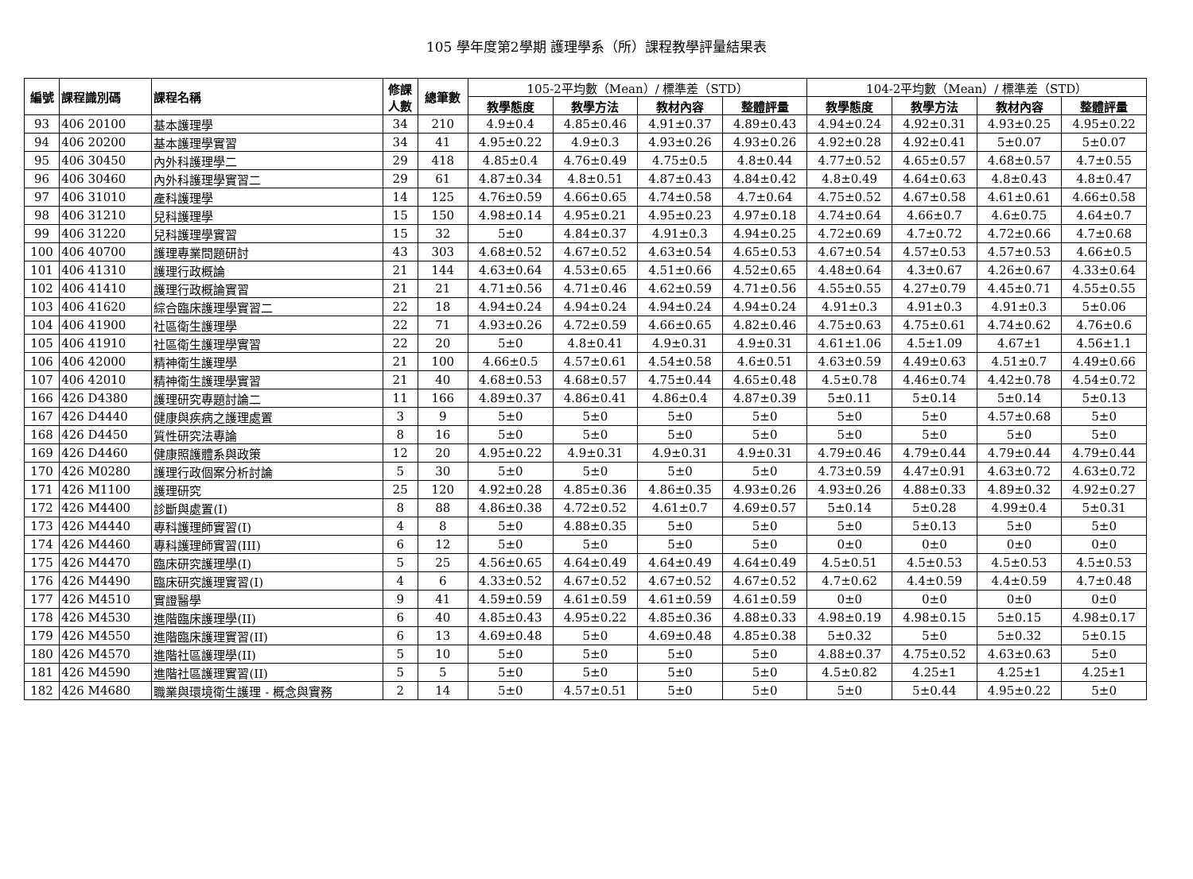105 學年度第2學期 護理學系（所）課程教學評量結果表
| 編號 | 課程識別碼 | 課程名稱 | 修課 人數 | 總筆數 | 105-2平均數（Mean）/ 標準差（STD） | | | | 104-2平均數（Mean）/ 標準差（STD） | | | |
| --- | --- | --- | --- | --- | --- | --- | --- | --- | --- | --- | --- | --- |
| | | | | | 教學態度 | 教學方法 | 教材內容 | 整體評量 | 教學態度 | 教學方法 | 教材內容 | 整體評量 |
| 93 | 406 20100 | 基本護理學 | 34 | 210 | 4.9±0.4 | 4.85±0.46 | 4.91±0.37 | 4.89±0.43 | 4.94±0.24 | 4.92±0.31 | 4.93±0.25 | 4.95±0.22 |
| 94 | 406 20200 | 基本護理學實習 | 34 | 41 | 4.95±0.22 | 4.9±0.3 | 4.93±0.26 | 4.93±0.26 | 4.92±0.28 | 4.92±0.41 | 5±0.07 | 5±0.07 |
| 95 | 406 30450 | 內外科護理學二 | 29 | 418 | 4.85±0.4 | 4.76±0.49 | 4.75±0.5 | 4.8±0.44 | 4.77±0.52 | 4.65±0.57 | 4.68±0.57 | 4.7±0.55 |
| 96 | 406 30460 | 內外科護理學實習二 | 29 | 61 | 4.87±0.34 | 4.8±0.51 | 4.87±0.43 | 4.84±0.42 | 4.8±0.49 | 4.64±0.63 | 4.8±0.43 | 4.8±0.47 |
| 97 | 406 31010 | 產科護理學 | 14 | 125 | 4.76±0.59 | 4.66±0.65 | 4.74±0.58 | 4.7±0.64 | 4.75±0.52 | 4.67±0.58 | 4.61±0.61 | 4.66±0.58 |
| 98 | 406 31210 | 兒科護理學 | 15 | 150 | 4.98±0.14 | 4.95±0.21 | 4.95±0.23 | 4.97±0.18 | 4.74±0.64 | 4.66±0.7 | 4.6±0.75 | 4.64±0.7 |
| 99 | 406 31220 | 兒科護理學實習 | 15 | 32 | 5±0 | 4.84±0.37 | 4.91±0.3 | 4.94±0.25 | 4.72±0.69 | 4.7±0.72 | 4.72±0.66 | 4.7±0.68 |
| 100 | 406 40700 | 護理專業問題研討 | 43 | 303 | 4.68±0.52 | 4.67±0.52 | 4.63±0.54 | 4.65±0.53 | 4.67±0.54 | 4.57±0.53 | 4.57±0.53 | 4.66±0.5 |
| 101 | 406 41310 | 護理行政概論 | 21 | 144 | 4.63±0.64 | 4.53±0.65 | 4.51±0.66 | 4.52±0.65 | 4.48±0.64 | 4.3±0.67 | 4.26±0.67 | 4.33±0.64 |
| 102 | 406 41410 | 護理行政概論實習 | 21 | 21 | 4.71±0.56 | 4.71±0.46 | 4.62±0.59 | 4.71±0.56 | 4.55±0.55 | 4.27±0.79 | 4.45±0.71 | 4.55±0.55 |
| 103 | 406 41620 | 綜合臨床護理學實習二 | 22 | 18 | 4.94±0.24 | 4.94±0.24 | 4.94±0.24 | 4.94±0.24 | 4.91±0.3 | 4.91±0.3 | 4.91±0.3 | 5±0.06 |
| 104 | 406 41900 | 社區衛生護理學 | 22 | 71 | 4.93±0.26 | 4.72±0.59 | 4.66±0.65 | 4.82±0.46 | 4.75±0.63 | 4.75±0.61 | 4.74±0.62 | 4.76±0.6 |
| 105 | 406 41910 | 社區衛生護理學實習 | 22 | 20 | 5±0 | 4.8±0.41 | 4.9±0.31 | 4.9±0.31 | 4.61±1.06 | 4.5±1.09 | 4.67±1 | 4.56±1.1 |
| 106 | 406 42000 | 精神衛生護理學 | 21 | 100 | 4.66±0.5 | 4.57±0.61 | 4.54±0.58 | 4.6±0.51 | 4.63±0.59 | 4.49±0.63 | 4.51±0.7 | 4.49±0.66 |
| 107 | 406 42010 | 精神衛生護理學實習 | 21 | 40 | 4.68±0.53 | 4.68±0.57 | 4.75±0.44 | 4.65±0.48 | 4.5±0.78 | 4.46±0.74 | 4.42±0.78 | 4.54±0.72 |
| 166 | 426 D4380 | 護理研究專題討論二 | 11 | 166 | 4.89±0.37 | 4.86±0.41 | 4.86±0.4 | 4.87±0.39 | 5±0.11 | 5±0.14 | 5±0.14 | 5±0.13 |
| 167 | 426 D4440 | 健康與疾病之護理處置 | 3 | 9 | 5±0 | 5±0 | 5±0 | 5±0 | 5±0 | 5±0 | 4.57±0.68 | 5±0 |
| 168 | 426 D4450 | 質性研究法專論 | 8 | 16 | 5±0 | 5±0 | 5±0 | 5±0 | 5±0 | 5±0 | 5±0 | 5±0 |
| 169 | 426 D4460 | 健康照護體系與政策 | 12 | 20 | 4.95±0.22 | 4.9±0.31 | 4.9±0.31 | 4.9±0.31 | 4.79±0.46 | 4.79±0.44 | 4.79±0.44 | 4.79±0.44 |
| 170 | 426 M0280 | 護理行政個案分析討論 | 5 | 30 | 5±0 | 5±0 | 5±0 | 5±0 | 4.73±0.59 | 4.47±0.91 | 4.63±0.72 | 4.63±0.72 |
| 171 | 426 M1100 | 護理研究 | 25 | 120 | 4.92±0.28 | 4.85±0.36 | 4.86±0.35 | 4.93±0.26 | 4.93±0.26 | 4.88±0.33 | 4.89±0.32 | 4.92±0.27 |
| 172 | 426 M4400 | 診斷與處置(I) | 8 | 88 | 4.86±0.38 | 4.72±0.52 | 4.61±0.7 | 4.69±0.57 | 5±0.14 | 5±0.28 | 4.99±0.4 | 5±0.31 |
| 173 | 426 M4440 | 專科護理師實習(I) | 4 | 8 | 5±0 | 4.88±0.35 | 5±0 | 5±0 | 5±0 | 5±0.13 | 5±0 | 5±0 |
| 174 | 426 M4460 | 專科護理師實習(III) | 6 | 12 | 5±0 | 5±0 | 5±0 | 5±0 | 0±0 | 0±0 | 0±0 | 0±0 |
| 175 | 426 M4470 | 臨床研究護理學(I) | 5 | 25 | 4.56±0.65 | 4.64±0.49 | 4.64±0.49 | 4.64±0.49 | 4.5±0.51 | 4.5±0.53 | 4.5±0.53 | 4.5±0.53 |
| 176 | 426 M4490 | 臨床研究護理實習(I) | 4 | 6 | 4.33±0.52 | 4.67±0.52 | 4.67±0.52 | 4.67±0.52 | 4.7±0.62 | 4.4±0.59 | 4.4±0.59 | 4.7±0.48 |
| 177 | 426 M4510 | 實證醫學 | 9 | 41 | 4.59±0.59 | 4.61±0.59 | 4.61±0.59 | 4.61±0.59 | 0±0 | 0±0 | 0±0 | 0±0 |
| 178 | 426 M4530 | 進階臨床護理學(II) | 6 | 40 | 4.85±0.43 | 4.95±0.22 | 4.85±0.36 | 4.88±0.33 | 4.98±0.19 | 4.98±0.15 | 5±0.15 | 4.98±0.17 |
| 179 | 426 M4550 | 進階臨床護理實習(II) | 6 | 13 | 4.69±0.48 | 5±0 | 4.69±0.48 | 4.85±0.38 | 5±0.32 | 5±0 | 5±0.32 | 5±0.15 |
| 180 | 426 M4570 | 進階社區護理學(II) | 5 | 10 | 5±0 | 5±0 | 5±0 | 5±0 | 4.88±0.37 | 4.75±0.52 | 4.63±0.63 | 5±0 |
| 181 | 426 M4590 | 進階社區護理實習(II) | 5 | 5 | 5±0 | 5±0 | 5±0 | 5±0 | 4.5±0.82 | 4.25±1 | 4.25±1 | 4.25±1 |
| 182 | 426 M4680 | 職業與環境衛生護理 - 概念與實務 | 2 | 14 | 5±0 | 4.57±0.51 | 5±0 | 5±0 | 5±0 | 5±0.44 | 4.95±0.22 | 5±0 |